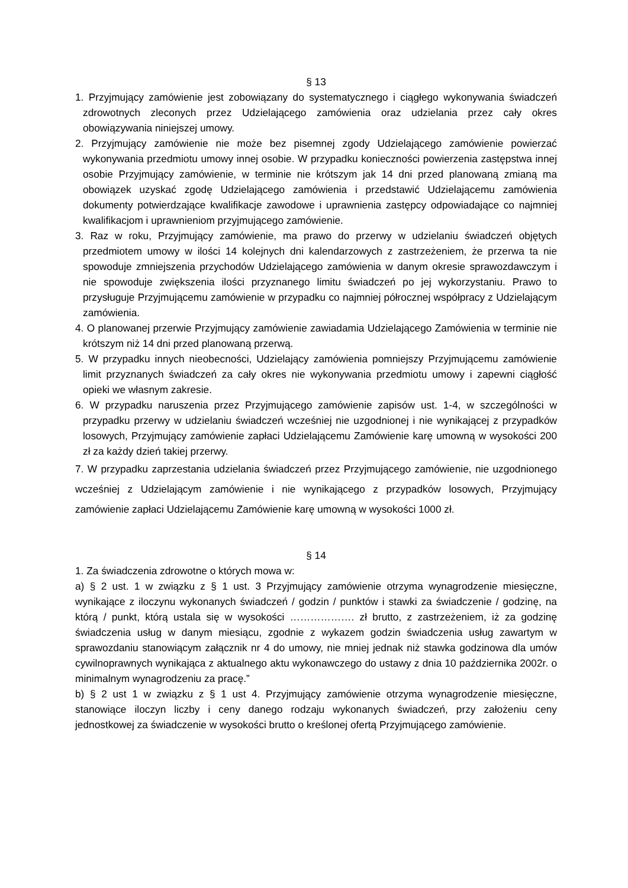§ 13
1. Przyjmujący zamówienie jest zobowiązany do systematycznego i ciągłego wykonywania świadczeń zdrowotnych zleconych przez Udzielającego zamówienia oraz udzielania przez cały okres obowiązywania niniejszej umowy.
2. Przyjmujący zamówienie nie może bez pisemnej zgody Udzielającego zamówienie powierzać wykonywania przedmiotu umowy innej osobie. W przypadku konieczności powierzenia zastępstwa innej osobie Przyjmujący zamówienie, w terminie nie krótszym jak 14 dni przed planowaną zmianą ma obowiązek uzyskać zgodę Udzielającego zamówienia i przedstawić Udzielającemu zamówienia dokumenty potwierdzające kwalifikacje zawodowe i uprawnienia zastępcy odpowiadające co najmniej kwalifikacjom i uprawnieniom przyjmującego zamówienie.
3. Raz w roku, Przyjmujący zamówienie, ma prawo do przerwy w udzielaniu świadczeń objętych przedmiotem umowy w ilości 14 kolejnych dni kalendarzowych z zastrzeżeniem, że przerwa ta nie spowoduje zmniejszenia przychodów Udzielającego zamówienia w danym okresie sprawozdawczym i nie spowoduje zwiększenia ilości przyznanego limitu świadczeń po jej wykorzystaniu. Prawo to przysługuje Przyjmującemu zamówienie w przypadku co najmniej półrocznej współpracy z Udzielającym zamówienia.
4. O planowanej przerwie Przyjmujący zamówienie zawiadamia Udzielającego Zamówienia w terminie nie krótszym niż 14 dni przed planowaną przerwą.
5. W przypadku innych nieobecności, Udzielający zamówienia pomniejszy Przyjmującemu zamówienie limit przyznanych świadczeń za cały okres nie wykonywania przedmiotu umowy i zapewni ciągłość opieki we własnym zakresie.
6. W przypadku naruszenia przez Przyjmującego zamówienie zapisów ust. 1-4, w szczególności w przypadku przerwy w udzielaniu świadczeń wcześniej nie uzgodnionej i nie wynikającej z przypadków losowych, Przyjmujący zamówienie zapłaci Udzielającemu Zamówienie karę umowną w wysokości 200 zł za każdy dzień takiej przerwy.
7. W przypadku zaprzestania udzielania świadczeń przez Przyjmującego zamówienie, nie uzgodnionego wcześniej z Udzielającym zamówienie i nie wynikającego z przypadków losowych, Przyjmujący zamówienie zapłaci Udzielającemu Zamówienie karę umowną w wysokości 1000 zł.
§ 14
1. Za świadczenia zdrowotne o których mowa w:
a) § 2 ust. 1 w związku z § 1 ust. 3 Przyjmujący zamówienie otrzyma wynagrodzenie miesięczne, wynikające z iloczynu wykonanych świadczeń / godzin / punktów i stawki za świadczenie / godzinę, na którą / punkt, którą ustala się w wysokości ………………. zł brutto, z zastrzeżeniem, iż za godzinę świadczenia usług w danym miesiącu, zgodnie z wykazem godzin świadczenia usług zawartym w sprawozdaniu stanowiącym załącznik nr 4 do umowy, nie mniej jednak niż stawka godzinowa dla umów cywilnoprawnych wynikająca z aktualnego aktu wykonawczego do ustawy z dnia 10 października 2002r. o minimalnym wynagrodzeniu za pracę.”
b) § 2 ust 1 w związku z § 1 ust 4. Przyjmujący zamówienie otrzyma wynagrodzenie miesięczne, stanowiące iloczyn liczby i ceny danego rodzaju wykonanych świadczeń, przy założeniu ceny jednostkowej za świadczenie w wysokości brutto o kreślonej ofertą Przyjmującego zamówienie.